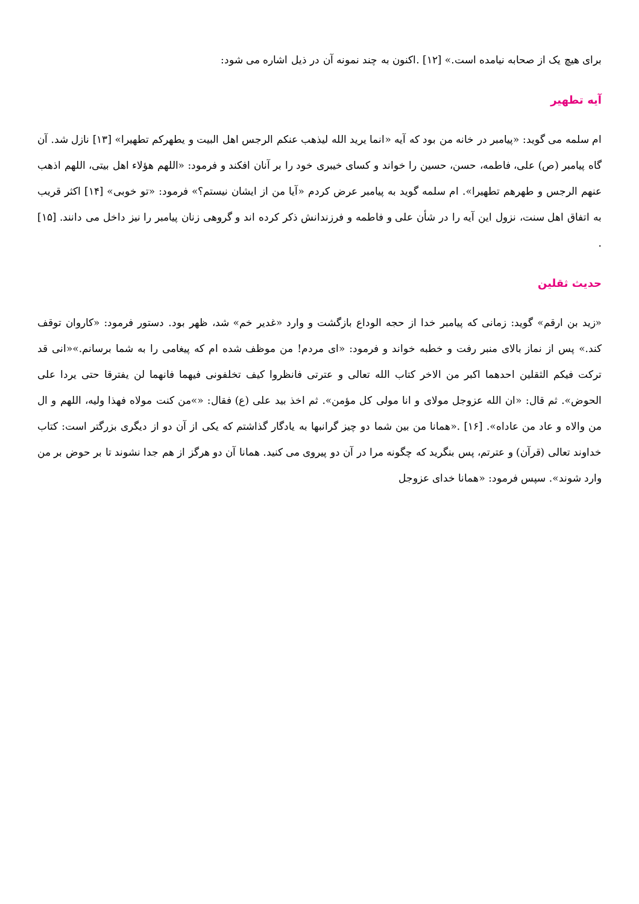برای هیچ یک از صحابه نیامده است.» [۱۲] .اکنون به چند نمونه آن در ذیل اشاره می شود:
آیه تطهیر
ام سلمه می گوید: «پیامبر در خانه من بود که آیه «انما یرید الله لیذهب عنکم الرجس اهل البیت و یطهرکم تطهیرا» [۱۳] نازل شد. آن گاه پیامبر (ص) علی، فاطمه، حسن، حسین را خواند و کسای خیبری خود را بر آنان افکند و فرمود: «اللهم هؤلاء اهل بیتی، اللهم اذهب عنهم الرجس و طهرهم تطهیرا». ام سلمه گوید به پیامبر عرض کردم «آیا من از ایشان نیستم؟» فرمود: «تو خوبی» [۱۴] اکثر قریب به اتفاق اهل سنت، نزول این آیه را در شأن علی و فاطمه و فرزندانش ذکر کرده اند و گروهی زنان پیامبر را نیز داخل می دانند. [۱۵] .
حدیث ثقلین
«زید بن ارقم» گوید: زمانی که پیامبر خدا از حجه الوداع بازگشت و وارد «غدیر خم» شد، ظهر بود. دستور فرمود: «کاروان توقف کند.» پس از نماز بالای منبر رفت و خطبه خواند و فرمود: «ای مردم! من موظف شده ام که پیغامی را به شما برسانم.»«انی قد ترکت فیکم الثقلین احدهما اکبر من الاخر کتاب الله تعالی و عترتی فانظروا کیف تخلفونی فیهما فانهما لن یفترقا حتی یردا علی الحوض». ثم قال: «ان الله عزوجل مولای و انا مولی کل مؤمن». ثم اخذ بید علی (ع) فقال: «»من کنت مولاه فهذا ولیه، اللهم و ال من والاه و عاد من عاداه». [۱۶] .«همانا من بین شما دو چیز گرانبها به یادگار گذاشتم که یکی از آن دو از دیگری بزرگتر است: کتاب خداوند تعالی (قرآن) و عترتم، پس بنگرید که چگونه مرا در آن دو پیروی می کنید. همانا آن دو هرگز از هم جدا نشوند تا بر حوض بر من وارد شوند». سپس فرمود: «همانا خدای عزوجل